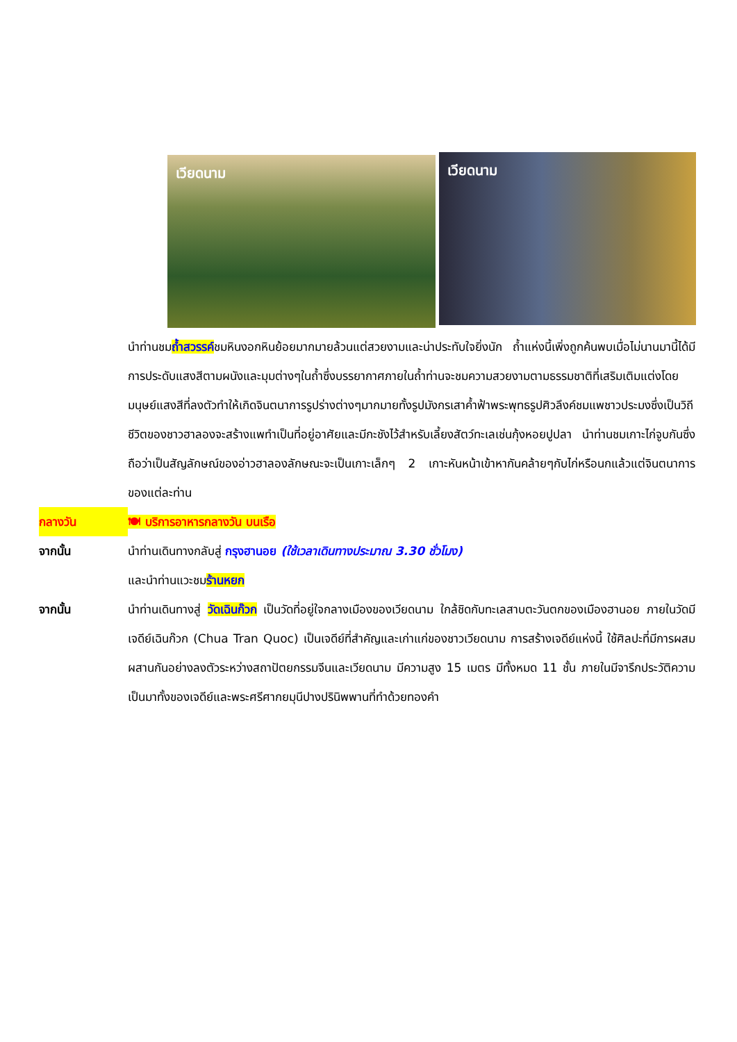เวียดนาม
เวียดนาม
นำท่านชมถ้ำสวรรค์ชมหินงอกหินย้อยมากมายล้วนแต่สวยงามและน่าประทับใจยิ่งนัก ถ้ำแห่งนี้เพิ่งถูกค้นพบเมื่อไม่นานมานี้ได้มีการประดับแสงสีตามผนังและมุมต่างๆในถ้ำซึ่งบรรยากาศภายในถ้ำท่านจะชมความสวยงามตามธรรมชาติที่เสริมเติมแต่งโดยมนุษย์แสงสีที่ลงตัวทำให้เกิดจินตนาการรูปร่างต่างๆมากมายทั้งรูปมังกรเสาค้ำฟ้าพระพุทธรูปศิวลึงค์ชมแพชาวประมงซึ่งเป็นวิถีชีวิตของชาวฮาลองจะสร้างแพทำเป็นที่อยู่อาศัยและมีกะชังไว้สำหรับเลี้ยงสัตว์ทะเลเช่นกุ้งหอยปูปลา นำท่านชมเกาะไก่จูบกันซึ่งถือว่าเป็นสัญลักษณ์ของอ่าวฮาลองลักษณะจะเป็นเกาะเล็กๆ 2 เกาะหันหน้าเข้าหากันคล้ายๆกับไก่หรือนกแล้วแต่จินตนาการของแต่ละท่าน
กลางวัน 🍽 บริการอาหารกลางวัน บนเรือ
จากนั้น นำท่านเดินทางกลับสู่ กรุงฮานอย (ใช้เวลาเดินทางประมาณ 3.30 ชั่วโมง)
และนำท่านแวะชมร้านหยก
จากนั้น นำท่านเดินทางสู่ วัดเฉินก๊วก เป็นวัดที่อยู่ใจกลางเมืองของเวียดนาม ใกล้ชิดกับทะเลสาบตะวันตกของเมืองฮานอย ภายในวัดมี เจดีย์เฉินก๊วก (Chua Tran Quoc) เป็นเจดีย์ที่สำคัญและเก่าแก่ของชาวเวียดนาม การสร้างเจดีย์แห่งนี้ ใช้ศิลปะที่มีการผสมผสานกันอย่างลงตัวระหว่างสถาปัตยกรรมจีนและเวียดนาม มีความสูง 15 เมตร มีทั้งหมด 11 ชั้น ภายในมีจารึกประวัติความเป็นมาทั้งของเจดีย์และพระศรีศากยมุนีปางปรินิพพานที่ทำด้วยทองคำ